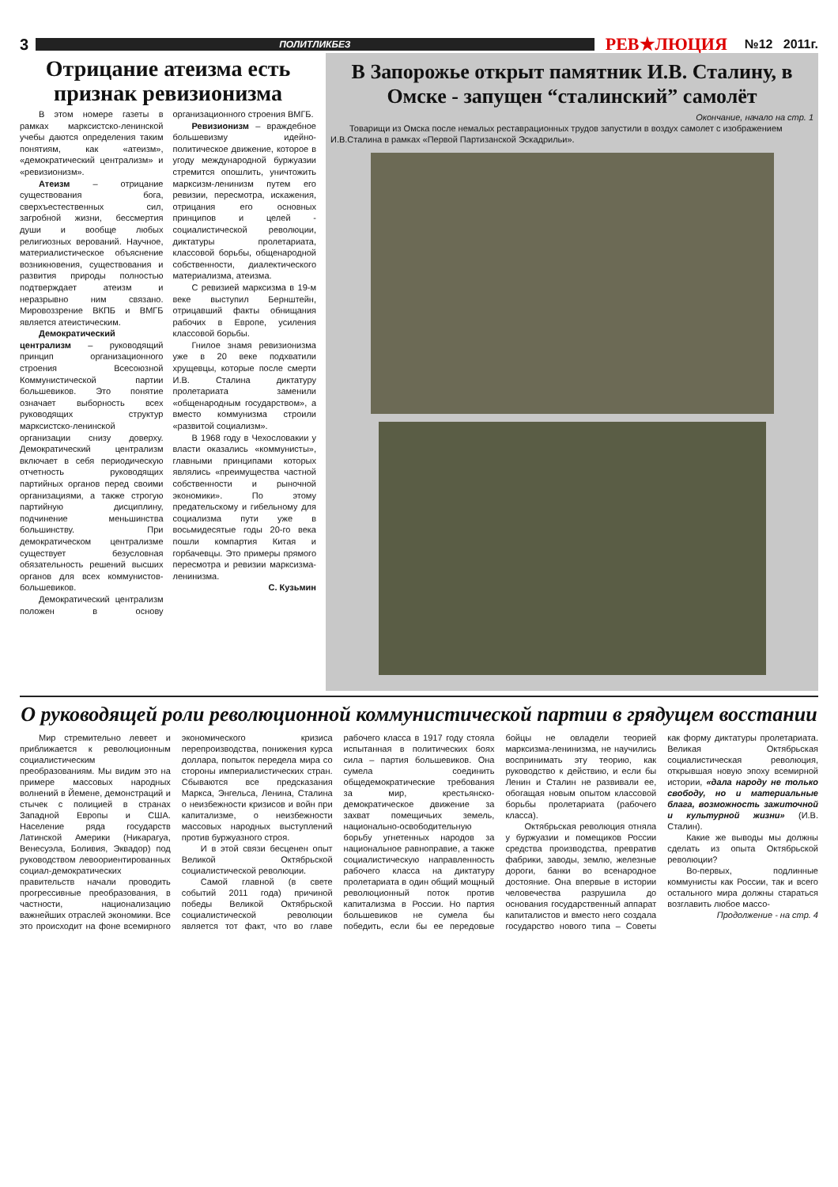3
ПОЛИТЛИКБЕЗ
РЕВ★ЛЮЦИЯ №12 2011г.
Отрицание атеизма есть признак ревизионизма
В этом номере газеты в рамках марксистско-ленинской учебы даются определения таким понятиям, как «атеизм», «демократический централизм» и «ревизионизм».
Атеизм – отрицание существования бога, сверхъестественных сил, загробной жизни, бессмертия души и вообще любых религиозных верований. Научное, материалистическое объяснение возникновения, существования и развития природы полностью подтверждает атеизм и неразрывно ним связано. Мировоззрение ВКПБ и ВМГБ является атеистическим.
Демократический централизм – руководящий принцип организационного строения Всесоюзной Коммунистической партии большевиков. Это понятие означает выборность всех руководящих структур марксистско-ленинской организации снизу доверху. Демократический централизм включает в себя периодическую отчетность руководящих партийных органов перед своими организациями, а также строгую партийную дисциплину, подчинение меньшинства большинству. При демократическом централизме существует безусловная обязательность решений высших органов для всех коммунистов-большевиков.
Демократический централизм положен в основу организационного строения ВМГБ.
Ревизионизм – враждебное большевизму идейно-политическое движение, которое в угоду международной буржуазии стремится опошлить, уничтожить марксизм-ленинизм путем его ревизии, пересмотра, искажения, отрицания его основных принципов и целей - социалистической революции, диктатуры пролетариата, классовой борьбы, общенародной собственности, диалектического материализма, атеизма.
С ревизией марксизма в 19-м веке выступил Бернштейн, отрицавший факты обнищания рабочих в Европе, усиления классовой борьбы.
Гнилое знамя ревизионизма уже в 20 веке подхватили хрущевцы, которые после смерти И.В. Сталина диктатуру пролетариата заменили «общенародным государством», а вместо коммунизма строили «развитой социализм».
В 1968 году в Чехословакии у власти оказались «коммунисты», главными принципами которых являлись «преимущества частной собственности и рыночной экономики». По этому предательскому и гибельному для социализма пути уже в восьмидесятые годы 20-го века пошли компартия Китая и горбачевцы. Это примеры прямого пересмотра и ревизии марксизма-ленинизма.
С. Кузьмин
В Запорожье открыт памятник И.В. Сталину, в Омске - запущен “сталинский” самолёт
Окончание, начало на стр. 1
Товарищи из Омска после немалых реставрационных трудов запустили в воздух самолет с изображением И.В.Сталина в рамках «Первой Партизанской Эскадрильи».
О руководящей роли революционной коммунистической партии в грядущем восстании
Мир стремительно левеет и приближается к революционным социалистическим преобразованиям. Мы видим это на примере массовых народных волнений в Йемене, демонстраций и стычек с полицией в странах Западной Европы и США. Население ряда государств Латинской Америки (Никарагуа, Венесуэла, Боливия, Эквадор) под руководством левоориентированных социал-демократических правительств начали проводить прогрессивные преобразования, в частности, национализацию важнейших отраслей экономики. Все это происходит на фоне всемирного экономического кризиса перепроизводства, понижения курса доллара, попыток передела мира со стороны империалистических стран. Сбываются все предсказания Маркса, Энгельса, Ленина, Сталина о неизбежности кризисов и войн при капитализме, о неизбежности массовых народных выступлений против буржуазного строя.
И в этой связи бесценен опыт Великой Октябрьской социалистической революции.
Самой главной (в свете событий 2011 года) причиной победы Великой Октябрьской социалистической революции является тот факт, что во главе рабочего класса в 1917 году стояла испытанная в политических боях сила – партия большевиков. Она сумела соединить общедемократические требования за мир, крестьянско-демократическое движение за захват помещичьих земель, национально-освободительную борьбу угнетенных народов за национальное равноправие, а также социалистическую направленность рабочего класса на диктатуру пролетариата в один общий мощный революционный поток против капитализма в России. Но партия большевиков не сумела бы победить, если бы ее передовые бойцы не овладели теорией марксизма-ленинизма, не научились воспринимать эту теорию, как руководство к действию, и если бы Ленин и Сталин не развивали ее, обогащая новым опытом классовой борьбы пролетариата (рабочего класса).
Октябрьская революция отняла у буржуазии и помещиков России средства производства, превратив фабрики, заводы, землю, железные дороги, банки во всенародное достояние. Она впервые в истории человечества разрушила до основания государственный аппарат капиталистов и вместо него создала государство нового типа – Советы как форму диктатуры пролетариата. Великая Октябрьская социалистическая революция, открывшая новую эпоху всемирной истории, «дала народу не только свободу, но и материальные блага, возможность зажиточной и культурной жизни» (И.В. Сталин).
Какие же выводы мы должны сделать из опыта Октябрьской революции?
Во-первых, подлинные коммунисты как России, так и всего остального мира должны стараться возглавить любое массо-
Продолжение - на стр. 4